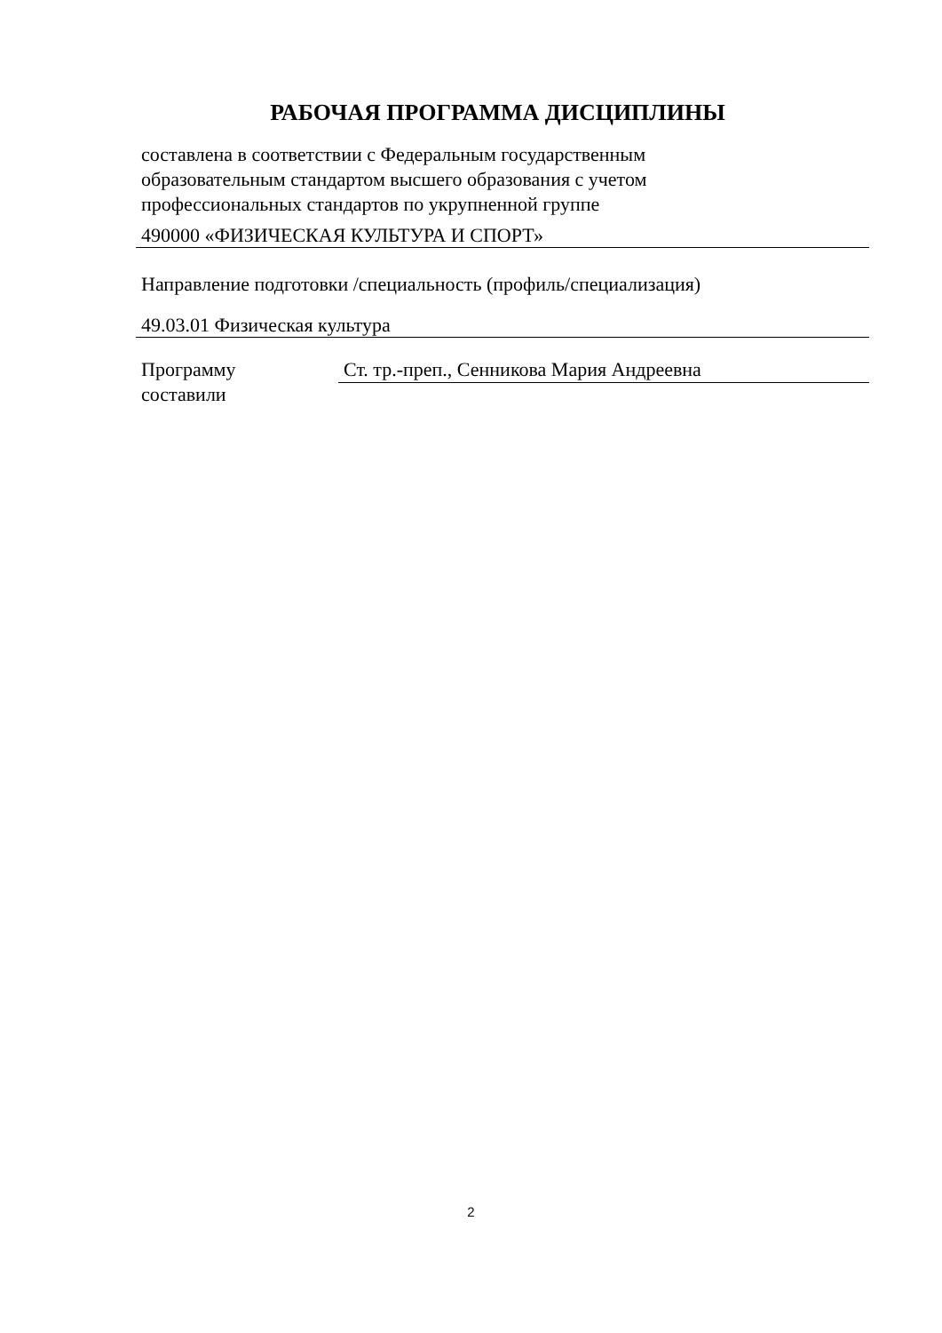РАБОЧАЯ ПРОГРАММА ДИСЦИПЛИНЫ
составлена в соответствии с Федеральным государственным
образовательным стандартом высшего образования с учетом
профессиональных стандартов по укрупненной группе
490000 «ФИЗИЧЕСКАЯ КУЛЬТУРА И СПОРТ»
Направление подготовки /специальность (профиль/специализация)
49.03.01 Физическая культура
Программу
составили
Ст. тр.-преп., Сенникова Мария Андреевна
2